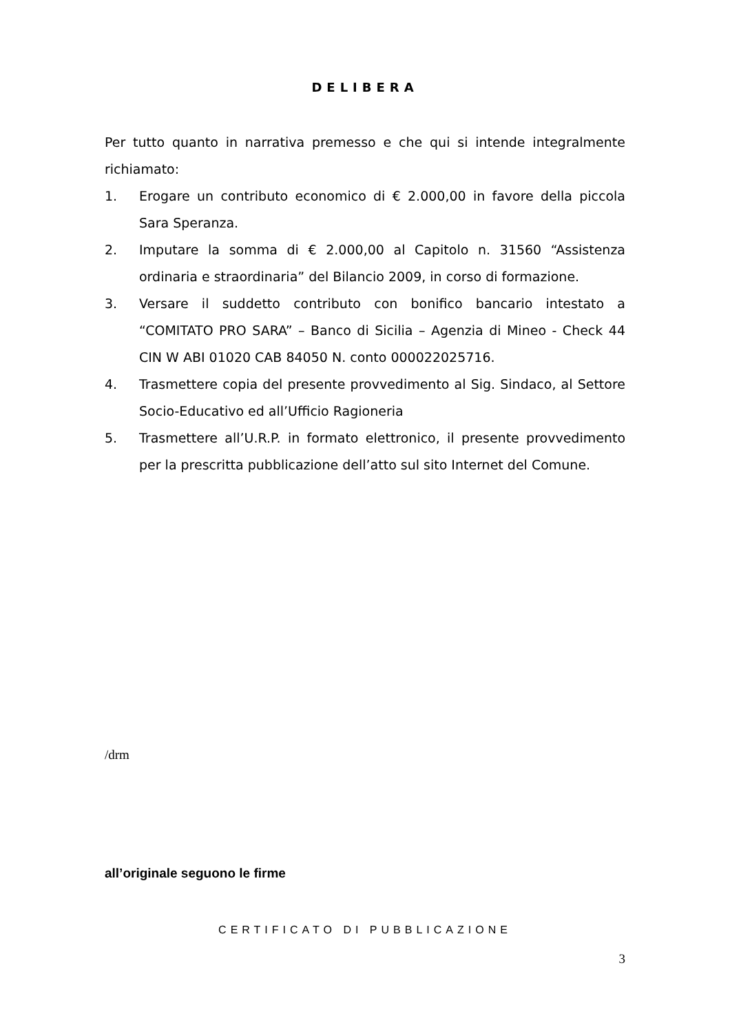DELIBERA
Per tutto quanto in narrativa premesso e che qui si intende integralmente richiamato:
1. Erogare un contributo economico di € 2.000,00 in favore della piccola Sara Speranza.
2. Imputare la somma di € 2.000,00 al Capitolo n. 31560 “Assistenza ordinaria e straordinaria” del Bilancio 2009, in corso di formazione.
3. Versare il suddetto contributo con bonifico bancario intestato a “COMITATO PRO SARA” – Banco di Sicilia – Agenzia di Mineo - Check 44 CIN W ABI 01020 CAB 84050 N. conto 000022025716.
4. Trasmettere copia del presente provvedimento al Sig. Sindaco, al Settore Socio-Educativo ed all’Ufficio Ragioneria
5. Trasmettere all’U.R.P. in formato elettronico, il presente provvedimento per la prescritta pubblicazione dell’atto sul sito Internet del Comune.
/drm
all’originale seguono le firme
CERTIFICATO DI PUBBLICAZIONE
3